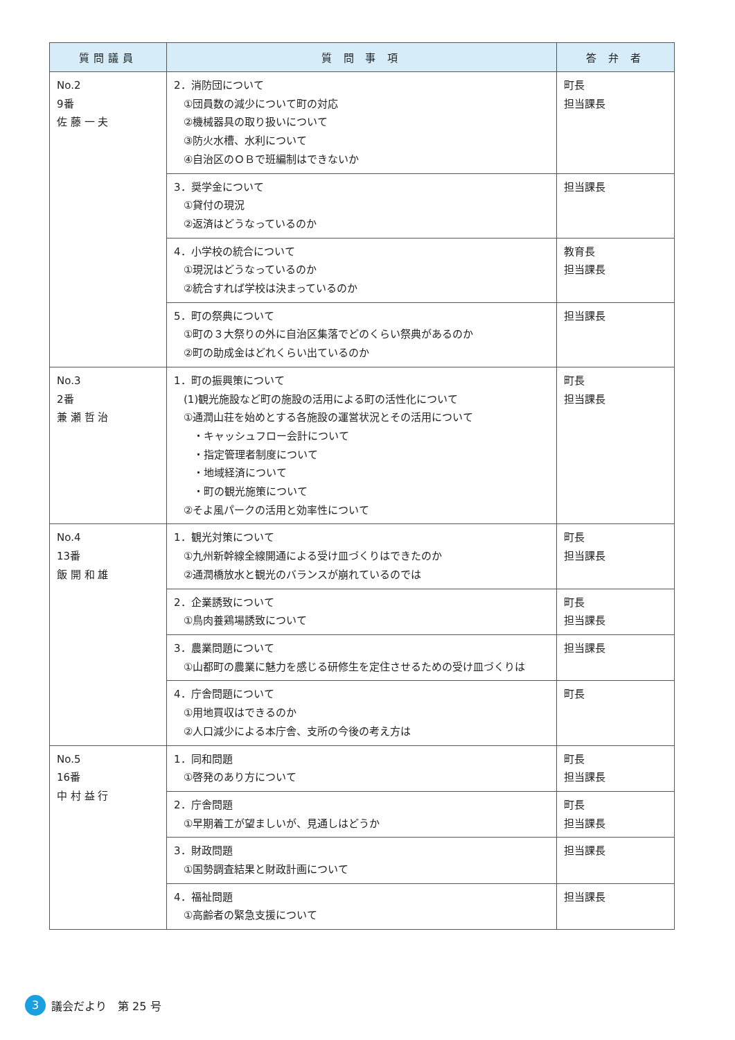| 質問議員 | 質 問 事 項 | 答 弁 者 |
| --- | --- | --- |
| No.2 9番 佐 藤 一 夫 | 2．消防団について ①団員数の減少について町の対応 ②機械器具の取り扱いについて ③防火水槽、水利について ④自治区のＯＢで班編制はできないか | 町長 担当課長 |
| | 3．奨学金について ①貸付の現況 ②返済はどうなっているのか | 担当課長 |
| | 4．小学校の統合について ①現況はどうなっているのか ②統合すれば学校は決まっているのか | 教育長 担当課長 |
| | 5．町の祭典について ①町の３大祭りの外に自治区集落でどのくらい祭典があるのか ②町の助成金はどれくらい出ているのか | 担当課長 |
| No.3 2番 兼 瀬 哲 治 | 1．町の振興策について (1)観光施設など町の施設の活用による町の活性化について ①通潤山荘を始めとする各施設の運営状況とその活用について ・キャッシュフロー会計について ・指定管理者制度について ・地域経済について ・町の観光施策について ②そよ風パークの活用と効率性について | 町長 担当課長 |
| No.4 13番 飯 開 和 雄 | 1．観光対策について ①九州新幹線全線開通による受け皿づくりはできたのか ②通潤橋放水と観光のバランスが崩れているのでは | 町長 担当課長 |
| | 2．企業誘致について ①鳥肉養鶏場誘致について | 町長 担当課長 |
| | 3．農業問題について ①山都町の農業に魅力を感じる研修生を定住させるための受け皿づくりは | 担当課長 |
| | 4．庁舎問題について ①用地買収はできるのか ②人口減少による本庁舎、支所の今後の考え方は | 町長 |
| No.5 16番 中 村 益 行 | 1．同和問題 ①啓発のあり方について | 町長 担当課長 |
| | 2．庁舎問題 ①早期着工が望ましいが、見通しはどうか | 町長 担当課長 |
| | 3．財政問題 ①国勢調査結果と財政計画について | 担当課長 |
| | 4．福祉問題 ①高齢者の緊急支援について | 担当課長 |
3 議会だより　第 25 号